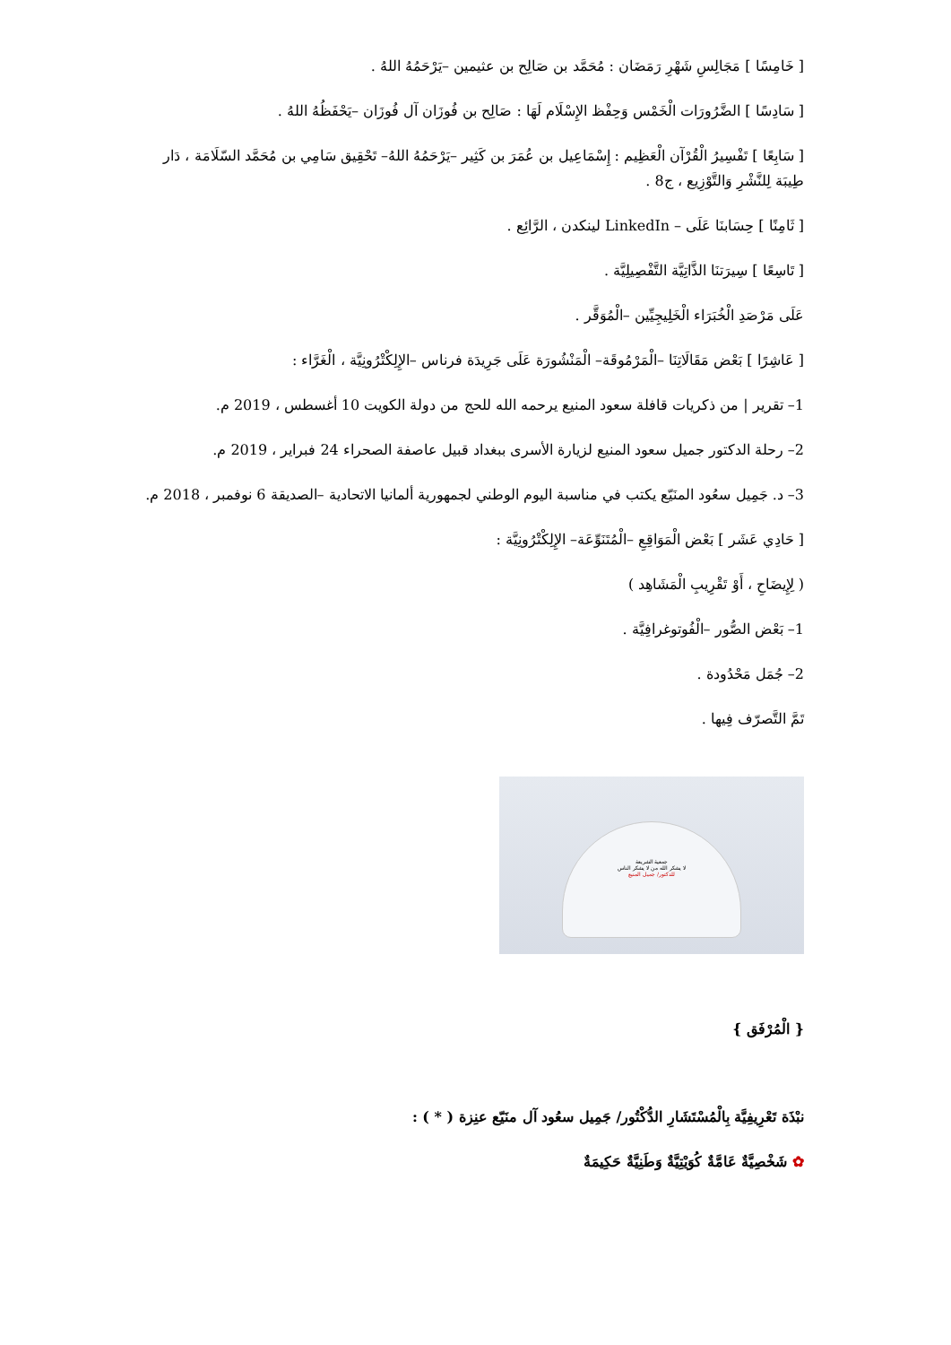[ خَامِسًا ] مَجَالِسِ شَهْرِ رَمَضَان : مُحَمَّد بن صَالِح بن عثيمين –يَرْحَمُهُ اللهُ .
[ سَادِسًا ] الضَّرُورَات الْخَمْس وَحِفْظ الإِسْلَام لَهَا : صَالِح بن فُوزَان آل فُوزَان –يَحْفَظُهُ اللهُ .
[ سَابِعًا ] تَفْسِيرُ الْقُرْآن الْعَظِيم : إِسْمَاعِيل بن عُمَرَ بن كَثِير –يَرْحَمُهُ اللهُ– تَحْقِيق سَامِي بن مُحَمَّد السّلَامَة ، دَار طِيبَة لِلنَّشْرِ وَالتَّوْزِيع ، ج8 .
[ ثَامِنًا ] حِسَابنَا عَلَى – LinkedIn لينكدن ، الرَّائِع .
[ تَاسِعًا ] سِيرَتنَا الذَّاتِيَّة التَّفْصِيلِيَّة .
عَلَى مَرْصَدِ الْخُبَرَاء الْخَلِيجِيِّين –الْمُوَقَّر .
[ عَاشِرًا ] بَعْض مَقَالَاتِنَا –الْمَرْمُوقَة– الْمَنْشُورَة عَلَى جَرِيدَة فرناس –الإِلِكْتْرُونِيَّة ، الْغَرَّاء :
1– تقرير | من ذكريات قافلة سعود المنيع يرحمه الله للحج من دولة الكويت 10 أغسطس ، 2019 م.
2– رحلة الدكتور جميل سعود المنيع لزيارة الأسرى ببغداد قبيل عاصفة الصحراء 24 فبراير ، 2019 م.
3– د. جَمِيل سعُود المنَيّع يكتب في مناسبة اليوم الوطني لجمهورية ألمانيا الاتحادية –الصديقة 6 نوفمبر ، 2018 م.
[ حَادِي عَشَر ] بَعْض الْمَوَاقِعِ –الْمُتَنَوِّعَة– الإِلِكْتْرُونِيَّة :
( لِإِيضَاحِ ، أَوْ تَقْرِيبِ الْمَشَاهِد )
1– بَعْض الصُّور –الْفُوتوغرافِيَّة .
2– جُمَل مَحْدُودة .
تَمَّ التَّصرّف فِيها .
جمعية الشريعة
لا يشكر الله من لا يشكر الناس
للدكتور/ جميل المنيع
{ الْمُرْفَق }
نبْذَة تَعْرِيفِيَّة بِالْمُسْتَشَارِ الدُّكْتُور/ جَمِيل سعُود آل منَيّع عنِزة ( * ) :
✿ شَخْصِيَّةٌ عَامَّةٌ كُوَيْتِيَّةٌ وَطَنِيَّةٌ حَكِيمَةٌ